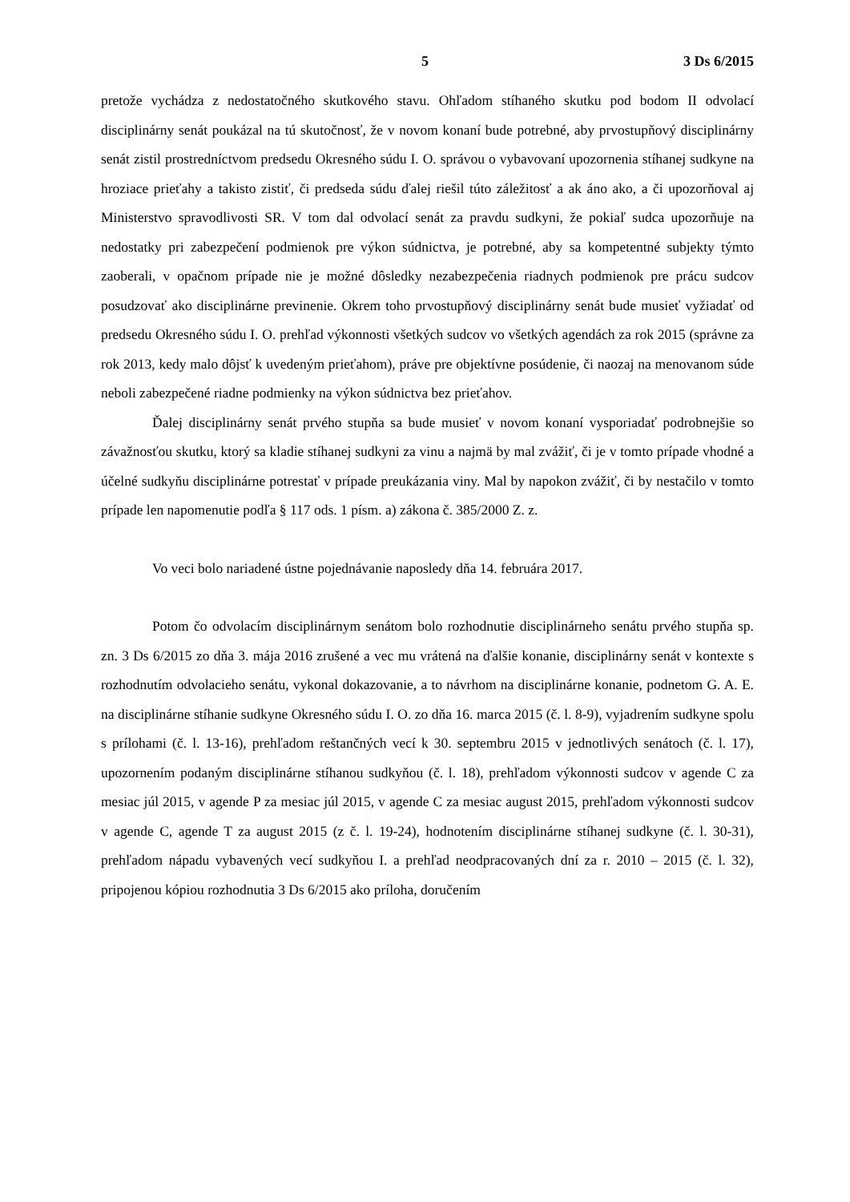5 3 Ds 6/2015
pretože vychádza z nedostatočného skutkového stavu. Ohľadom stíhaného skutku pod bodom II odvolací disciplinárny senát poukázal na tú skutočnosť, že v novom konaní bude potrebné, aby prvostupňový disciplinárny senát zistil prostredníctvom predsedu Okresného súdu I. O. správou o vybavovaní upozornenia stíhanej sudkyne na hroziace prieťahy a takisto zistiť, či predseda súdu ďalej riešil túto záležitosť a ak áno ako, a či upozorňoval aj Ministerstvo spravodlivosti SR. V tom dal odvolací senát za pravdu sudkyni, že pokiaľ sudca upozorňuje na nedostatky pri zabezpečení podmienok pre výkon súdnictva, je potrebné, aby sa kompetentné subjekty týmto zaoberali, v opačnom prípade nie je možné dôsledky nezabezpečenia riadnych podmienok pre prácu sudcov posudzovať ako disciplinárne previnenie. Okrem toho prvostupňový disciplinárny senát bude musieť vyžiadať od predsedu Okresného súdu I. O. prehľad výkonnosti všetkých sudcov vo všetkých agendách za rok 2015 (správne za rok 2013, kedy malo dôjsť k uvedeným prieťahom), práve pre objektívne posúdenie, či naozaj na menovanom súde neboli zabezpečené riadne podmienky na výkon súdnictva bez prieťahov.
Ďalej disciplinárny senát prvého stupňa sa bude musieť v novom konaní vysporiadať podrobnejšie so závažnosťou skutku, ktorý sa kladie stíhanej sudkyni za vinu a najmä by mal zvážiť, či je v tomto prípade vhodné a účelné sudkyňu disciplinárne potrestať v prípade preukázania viny. Mal by napokon zvážiť, či by nestačilo v tomto prípade len napomenutie podľa § 117 ods. 1 písm. a) zákona č. 385/2000 Z. z.
Vo veci bolo nariadené ústne pojednávanie naposledy dňa 14. februára 2017.
Potom čo odvolacím disciplinárnym senátom bolo rozhodnutie disciplinárneho senátu prvého stupňa sp. zn. 3 Ds 6/2015 zo dňa 3. mája 2016 zrušené a vec mu vrátená na ďalšie konanie, disciplinárny senát v kontexte s rozhodnutím odvolacieho senátu, vykonal dokazovanie, a to návrhom na disciplinárne konanie, podnetom G. A. E. na disciplinárne stíhanie sudkyne Okresného súdu I. O. zo dňa 16. marca 2015 (č. l. 8-9), vyjadrením sudkyne spolu s prílohami (č. l. 13-16), prehľadom reštančných vecí k 30. septembru 2015 v jednotlivých senátoch (č. l. 17), upozornením podaným disciplinárne stíhanou sudkyňou (č. l. 18), prehľadom výkonnosti sudcov v agende C za mesiac júl 2015, v agende P za mesiac júl 2015, v agende C za mesiac august 2015, prehľadom výkonnosti sudcov v agende C, agende T za august 2015 (z č. l. 19-24), hodnotením disciplinárne stíhanej sudkyne (č. l. 30-31), prehľadom nápadu vybavených vecí sudkyňou I. a prehľad neodpracovaných dní za r. 2010 – 2015 (č. l. 32), pripojenou kópiou rozhodnutia 3 Ds 6/2015 ako príloha, doručením